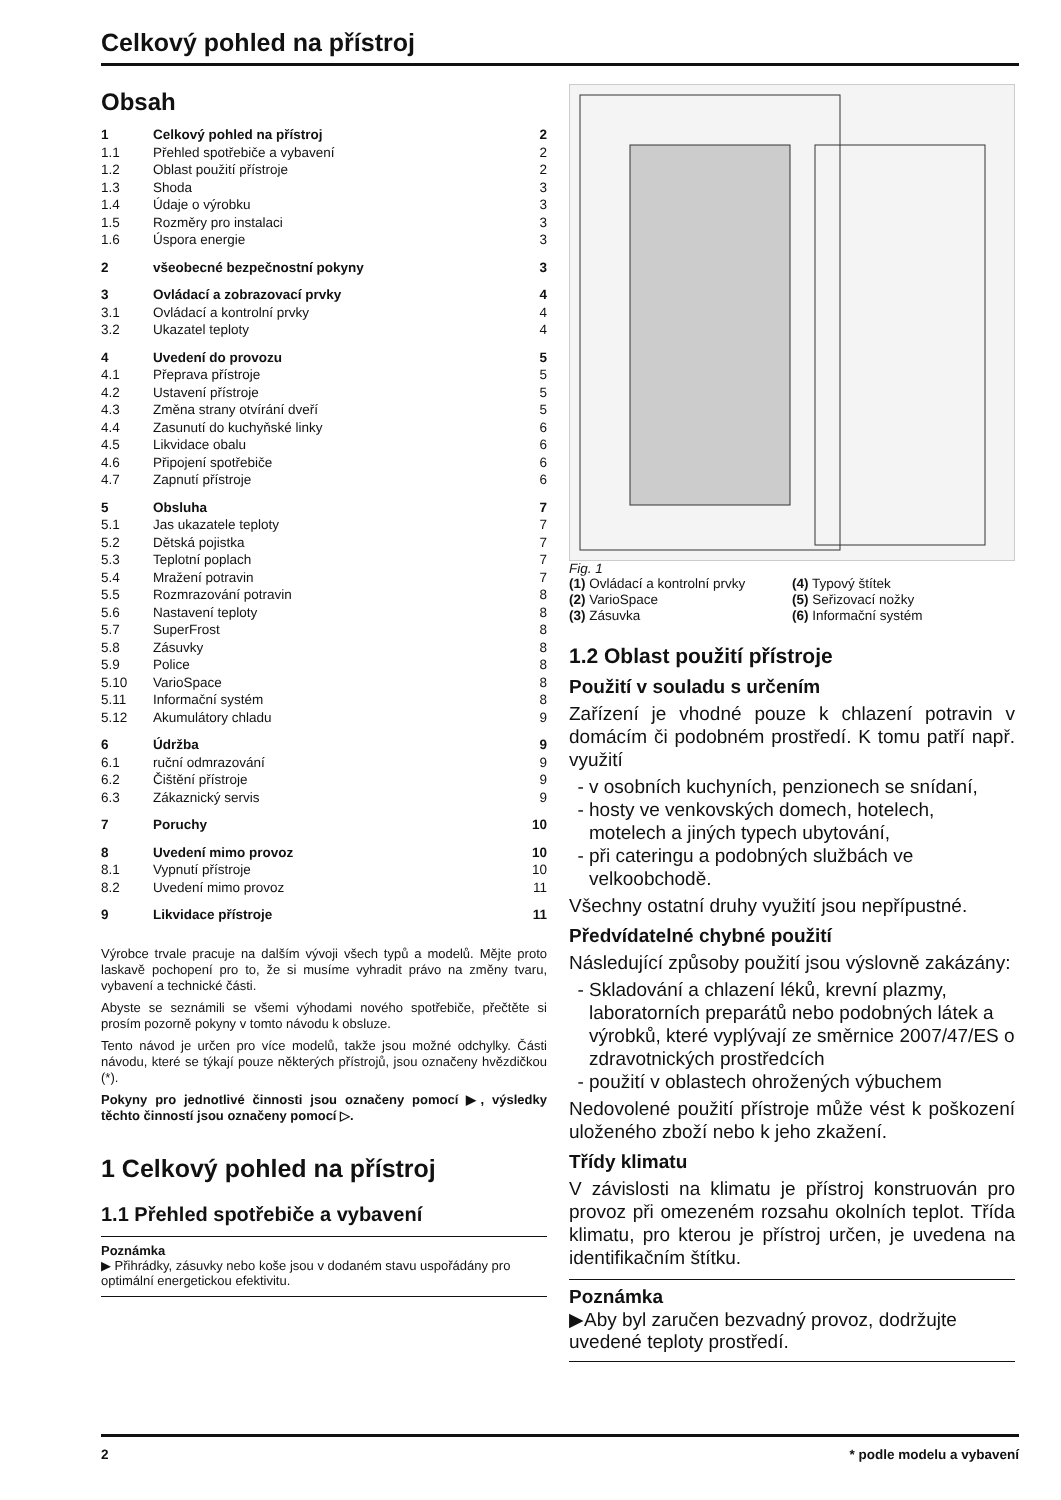Celkový pohled na přístroj
Obsah
| 1 | Celkový pohled na přístroj | 2 |
| 1.1 | Přehled spotřebiče a vybavení | 2 |
| 1.2 | Oblast použití přístroje | 2 |
| 1.3 | Shoda | 3 |
| 1.4 | Údaje o výrobku | 3 |
| 1.5 | Rozměry pro instalaci | 3 |
| 1.6 | Úspora energie | 3 |
| 2 | všeobecné bezpečnostní pokyny | 3 |
| 3 | Ovládací a zobrazovací prvky | 4 |
| 3.1 | Ovládací a kontrolní prvky | 4 |
| 3.2 | Ukazatel teploty | 4 |
| 4 | Uvedení do provozu | 5 |
| 4.1 | Přeprava přístroje | 5 |
| 4.2 | Ustavení přístroje | 5 |
| 4.3 | Změna strany otvírání dveří | 5 |
| 4.4 | Zasunutí do kuchyňské linky | 6 |
| 4.5 | Likvidace obalu | 6 |
| 4.6 | Připojení spotřebiče | 6 |
| 4.7 | Zapnutí přístroje | 6 |
| 5 | Obsluha | 7 |
| 5.1 | Jas ukazatele teploty | 7 |
| 5.2 | Dětská pojistka | 7 |
| 5.3 | Teplotní poplach | 7 |
| 5.4 | Mražení potravin | 7 |
| 5.5 | Rozmrazování potravin | 8 |
| 5.6 | Nastavení teploty | 8 |
| 5.7 | SuperFrost | 8 |
| 5.8 | Zásuvky | 8 |
| 5.9 | Police | 8 |
| 5.10 | VarioSpace | 8 |
| 5.11 | Informační systém | 8 |
| 5.12 | Akumulátory chladu | 9 |
| 6 | Údržba | 9 |
| 6.1 | ruční odmrazování | 9 |
| 6.2 | Čištění přístroje | 9 |
| 6.3 | Zákaznický servis | 9 |
| 7 | Poruchy | 10 |
| 8 | Uvedení mimo provoz | 10 |
| 8.1 | Vypnutí přístroje | 10 |
| 8.2 | Uvedení mimo provoz | 11 |
| 9 | Likvidace přístroje | 11 |
Výrobce trvale pracuje na dalším vývoji všech typů a modelů. Mějte proto laskavě pochopení pro to, že si musíme vyhradit právo na změny tvaru, vybavení a technické části.
Abyste se seznámili se všemi výhodami nového spotřebiče, přečtěte si prosím pozorně pokyny v tomto návodu k obsluze.
Tento návod je určen pro více modelů, takže jsou možné odchylky. Části návodu, které se týkají pouze některých přístrojů, jsou označeny hvězdičkou (*).
Pokyny pro jednotlivé činnosti jsou označeny pomocí ▶, výsledky těchto činností jsou označeny pomocí ▷.
1 Celkový pohled na přístroj
1.1 Přehled spotřebiče a vybavení
Poznámka
▶ Přihrádky, zásuvky nebo koše jsou v dodaném stavu uspořádány pro optimální energetickou efektivitu.
Fig. 1
(1) Ovládací a kontrolní prvky
(4) Typový štítek
(2) VarioSpace
(5) Seřizovací nožky
(3) Zásuvka
(6) Informační systém
1.2 Oblast použití přístroje
Použití v souladu s určením
Zařízení je vhodné pouze k chlazení potravin v domácím či podobném prostředí. K tomu patří např. využití
v osobních kuchyních, penzionech se snídaní,
hosty ve venkovských domech, hotelech, motelech a jiných typech ubytování,
při cateringu a podobných službách ve velkoobchodě.
Všechny ostatní druhy využití jsou nepřípustné.
Předvídatelné chybné použití
Následující způsoby použití jsou výslovně zakázány:
Skladování a chlazení léků, krevní plazmy, laboratorních preparátů nebo podobných látek a výrobků, které vyplývají ze směrnice 2007/47/ES o zdravotnických prostředcích
použití v oblastech ohrožených výbuchem
Nedovolené použití přístroje může vést k poškození uloženého zboží nebo k jeho zkažení.
Třídy klimatu
V závislosti na klimatu je přístroj konstruován pro provoz při omezeném rozsahu okolních teplot. Třída klimatu, pro kterou je přístroj určen, je uvedena na identifikačním štítku.
Poznámka
▶Aby byl zaručen bezvadný provoz, dodržujte uvedené teploty prostředí.
2 * podle modelu a vybavení